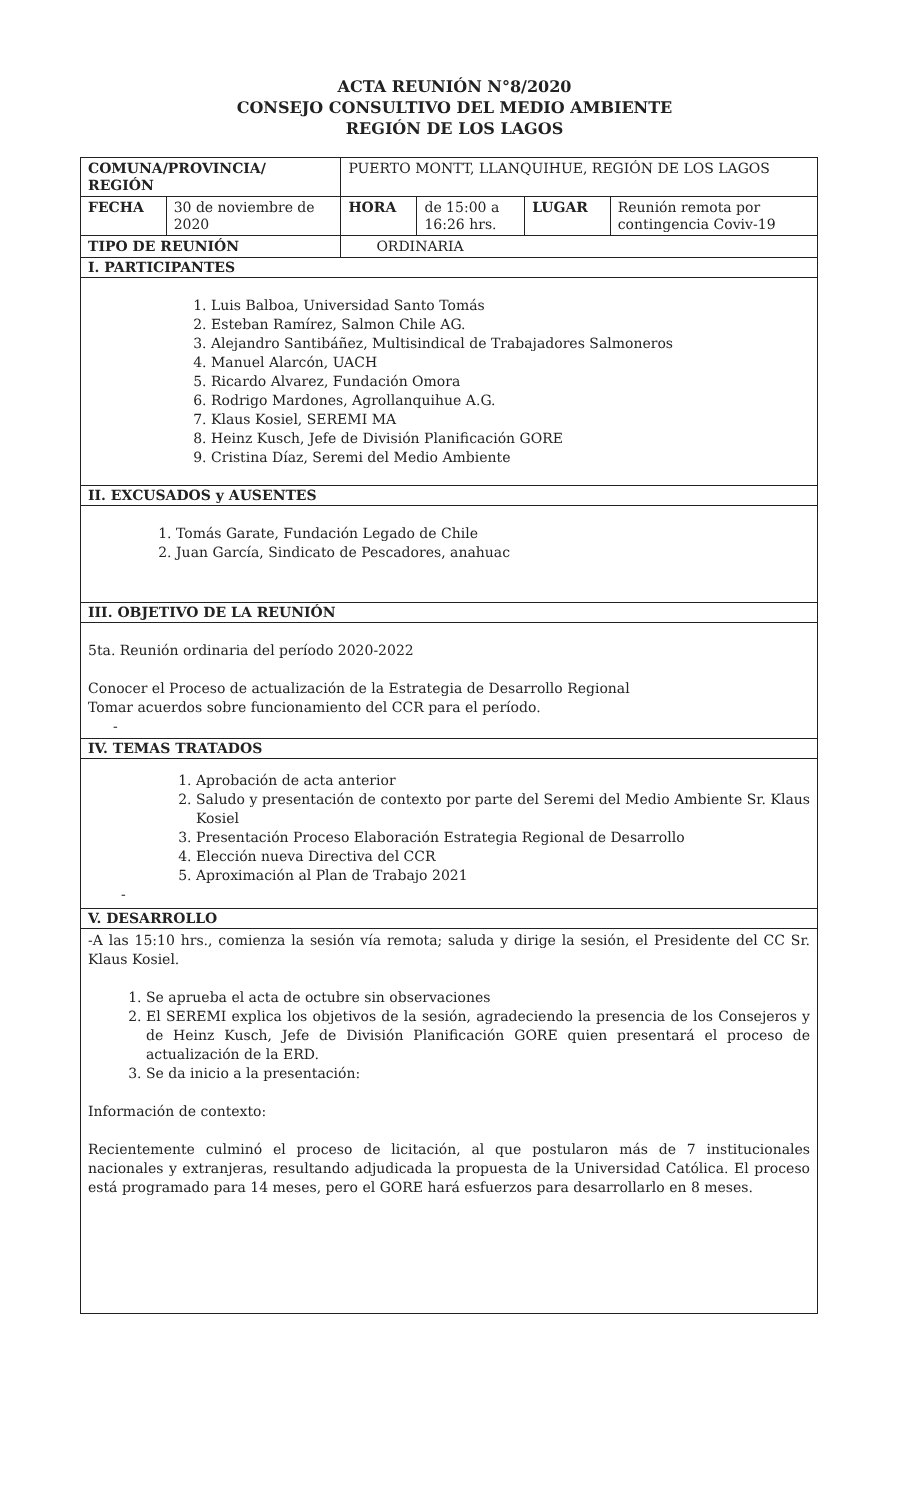ACTA REUNIÓN N°8/2020
CONSEJO CONSULTIVO DEL MEDIO AMBIENTE
REGIÓN DE LOS LAGOS
| COMUNA/PROVINCIA/ REGIÓN | | PUERTO MONTT, LLANQUIHUE, REGIÓN DE LOS LAGOS | | | |
| FECHA | 30 de noviembre de 2020 | HORA | de 15:00 a 16:26 hrs. | LUGAR | Reunión remota por contingencia Coviv-19 |
| TIPO DE REUNIÓN | | ORDINARIA | | | |
| I. PARTICIPANTES | | | | | |
| 1. Luis Balboa, Universidad Santo Tomás 2. Esteban Ramírez, Salmon Chile AG. 3. Alejandro Santibáñez, Multisindical de Trabajadores Salmoneros 4. Manuel Alarcón, UACH 5. Ricardo Alvarez, Fundación Omora 6. Rodrigo Mardones, Agrollanquihue A.G. 7. Klaus Kosiel, SEREMI MA 8. Heinz Kusch, Jefe de División Planificación GORE 9. Cristina Díaz, Seremi del Medio Ambiente | | | | | |
| II. EXCUSADOS y AUSENTES | | | | | |
| 1. Tomás Garate, Fundación Legado de Chile 2. Juan García, Sindicato de Pescadores, anahuac | | | | | |
| III. OBJETIVO DE LA REUNIÓN | | | | | |
| 5ta. Reunión ordinaria del período 2020-2022 Conocer el Proceso de actualización de la Estrategia de Desarrollo Regional Tomar acuerdos sobre funcionamiento del CCR para el período. - | | | | | |
| IV. TEMAS TRATADOS | | | | | |
| 1. Aprobación de acta anterior 2. Saludo y presentación de contexto por parte del Seremi del Medio Ambiente Sr. Klaus Kosiel 3. Presentación Proceso Elaboración Estrategia Regional de Desarrollo 4. Elección nueva Directiva del CCR 5. Aproximación al Plan de Trabajo 2021 - | | | | | |
| V. DESARROLLO | | | | | |
| -A las 15:10 hrs., comienza la sesión vía remota; saluda y dirige la sesión, el Presidente del CC Sr. Klaus Kosiel. 1. Se aprueba el acta de octubre sin observaciones 2. El SEREMI explica los objetivos de la sesión, agradeciendo la presencia de los Consejeros y de Heinz Kusch, Jefe de División Planificación GORE quien presentará el proceso de actualización de la ERD. 3. Se da inicio a la presentación: Información de contexto: Recientemente culminó el proceso de licitación, al que postularon más de 7 institucionales nacionales y extranjeras, resultando adjudicada la propuesta de la Universidad Católica. El proceso está programado para 14 meses, pero el GORE hará esfuerzos para desarrollarlo en 8 meses. | | | | | |